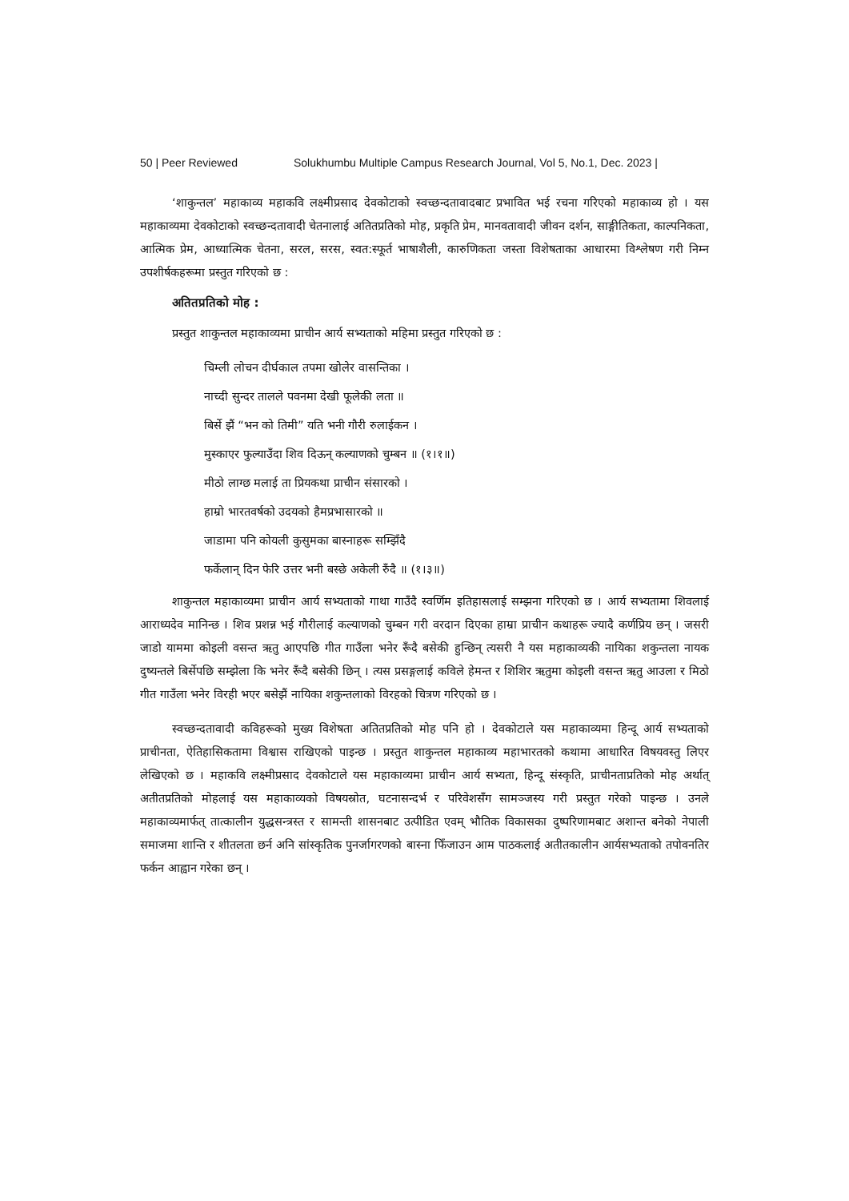50 | Peer Reviewed Solukhumbu Multiple Campus Research Journal, Vol 5, No.1, Dec. 2023 |
‘शाकुन्तल’ महाकाव्य महाकवि लक्ष्मीप्रसाद देवकोटाको स्वच्छन्दतावादबाट प्रभावित भई रचना गरिएको महाकाव्य हो । यस महाकाव्यमा देवकोटाको स्वच्छन्दतावादी चेतनालाई अतितप्रतिको मोह, प्रकृति प्रेम, मानवतावादी जीवन दर्शन, साङ्गीतिकता, काल्पनिकता, आत्मिक प्रेम, आध्यात्मिक चेतना, सरल, सरस, स्वत:स्फूर्त भाषाशैली, कारुणिकता जस्ता विशेषताका आधारमा विश्लेषण गरी निम्न उपशीर्षकहरूमा प्रस्तुत गरिएको छ :
अतितप्रतिको मोह :
प्रस्तुत शाकुन्तल महाकाव्यमा प्राचीन आर्य सभ्यताको महिमा प्रस्तुत गरिएको छ :
चिम्ली लोचन दीर्घकाल तपमा खोलेर वासन्तिका ।
नाच्दी सुन्दर तालले पवनमा देखी फूलेकी लता ॥
बिर्से झैं “भन को तिमी” यति भनी गौरी रुलाईकन ।
मुस्काएर फुल्याउँदा शिव दिऊन् कल्याणको चुम्बन ॥ (१।१॥)
मीठो लाग्छ मलाई ता प्रियकथा प्राचीन संसारको ।
हाम्रो भारतवर्षको उदयको हैमप्रभासारको ॥
जाडामा पनि कोयली कुसुमका बास्नाहरू सम्झिँदै
फर्केलान् दिन फेरि उत्तर भनी बस्छे अकेली रुँदै ॥ (१।३॥)
शाकुन्तल महाकाव्यमा प्राचीन आर्य सभ्यताको गाथा गाउँदै स्वर्णिम इतिहासलाई सम्झना गरिएको छ । आर्य सभ्यतामा शिवलाई आराध्यदेव मानिन्छ । शिव प्रशन्न भई गौरीलाई कल्याणको चुम्बन गरी वरदान दिएका हाम्रा प्राचीन कथाहरू ज्यादै कर्णप्रिय छन् । जसरी जाडो याममा कोइली वसन्त ऋतु आएपछि गीत गाउँला भनेर रूँदै बसेकी हुन्छिन् त्यसरी नै यस महाकाव्यकी नायिका शकुन्तला नायक दुष्यन्तले बिर्सेपछि सम्झेला कि भनेर रूँदै बसेकी छिन् । त्यस प्रसङ्गलाई कविले हेमन्त र शिशिर ऋतुमा कोइली वसन्त ऋतु आउला र मिठो गीत गाउँला भनेर विरही भएर बसेझैं नायिका शकुन्तलाको विरहको चित्रण गरिएको छ ।
स्वच्छन्दतावादी कविहरूको मुख्य विशेषता अतितप्रतिको मोह पनि हो । देवकोटाले यस महाकाव्यमा हिन्दू आर्य सभ्यताको प्राचीनता, ऐतिहासिकतामा विश्वास राखिएको पाइन्छ । प्रस्तुत शाकुन्तल महाकाव्य महाभारतको कथामा आधारित विषयवस्तु लिएर लेखिएको छ । महाकवि लक्ष्मीप्रसाद देवकोटाले यस महाकाव्यमा प्राचीन आर्य सभ्यता, हिन्दू संस्कृति, प्राचीनताप्रतिको मोह अर्थात् अतीतप्रतिको मोहलाई यस महाकाव्यको विषयस्रोत, घटनासन्दर्भ र परिवेशसँग सामञ्जस्य गरी प्रस्तुत गरेको पाइन्छ । उनले महाकाव्यमार्फत् तात्कालीन युद्धसन्त्रस्त र सामन्ती शासनबाट उत्पीडित एवम् भौतिक विकासका दुष्परिणामबाट अशान्त बनेको नेपाली समाजमा शान्ति र शीतलता छर्न अनि सांस्कृतिक पुनर्जागरणको बास्ना फिँजाउन आम पाठकलाई अतीतकालीन आर्यसभ्यताको तपोवनतिर फर्कन आह्वान गरेका छन् ।